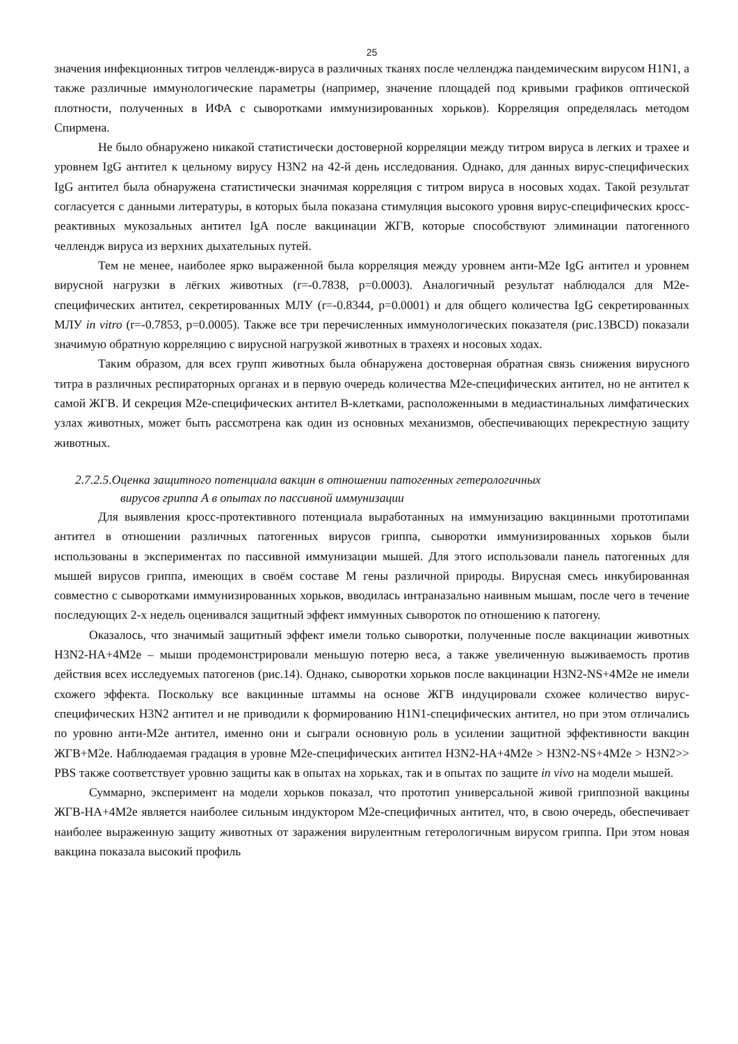25
значения инфекционных титров челлендж-вируса в различных тканях после челленджа пандемическим вирусом H1N1, а также различные иммунологические параметры (например, значение площадей под кривыми графиков оптической плотности, полученных в ИФА с сыворотками иммунизированных хорьков). Корреляция определялась методом Спирмена.
Не было обнаружено никакой статистически достоверной корреляции между титром вируса в легких и трахее и уровнем IgG антител к цельному вирусу H3N2 на 42-й день исследования. Однако, для данных вирус-специфических IgG антител была обнаружена статистически значимая корреляция с титром вируса в носовых ходах. Такой результат согласуется с данными литературы, в которых была показана стимуляция высокого уровня вирус-специфических кросс-реактивных мукозальных антител IgA после вакцинации ЖГВ, которые способствуют элиминации патогенного челлендж вируса из верхних дыхательных путей.
Тем не менее, наиболее ярко выраженной была корреляция между уровнем анти-M2e IgG антител и уровнем вирусной нагрузки в лёгких животных (r=-0.7838, p=0.0003). Аналогичный результат наблюдался для M2e-специфических антител, секретированных МЛУ (r=-0.8344, p=0.0001) и для общего количества IgG секретированных МЛУ in vitro (r=-0.7853, p=0.0005). Также все три перечисленных иммунологических показателя (рис.13BCD) показали значимую обратную корреляцию с вирусной нагрузкой животных в трахеях и носовых ходах.
Таким образом, для всех групп животных была обнаружена достоверная обратная связь снижения вирусного титра в различных респираторных органах и в первую очередь количества M2e-специфических антител, но не антител к самой ЖГВ. И секреция M2e-специфических антител В-клетками, расположенными в медиастинальных лимфатических узлах животных, может быть рассмотрена как один из основных механизмов, обеспечивающих перекрестную защиту животных.
2.7.2.5.Оценка защитного потенциала вакцин в отношении патогенных гетерологичных
вирусов гриппа А в опытах по пассивной иммунизации
Для выявления кросс-протективного потенциала выработанных на иммунизацию вакцинными прототипами антител в отношении различных патогенных вирусов гриппа, сыворотки иммунизированных хорьков были использованы в экспериментах по пассивной иммунизации мышей. Для этого использовали панель патогенных для мышей вирусов гриппа, имеющих в своём составе М гены различной природы. Вирусная смесь инкубированная совместно с сыворотками иммунизированных хорьков, вводилась интраназально наивным мышам, после чего в течение последующих 2-х недель оценивался защитный эффект иммунных сывороток по отношению к патогену.
Оказалось, что значимый защитный эффект имели только сыворотки, полученные после вакцинации животных H3N2-HA+4M2e – мыши продемонстрировали меньшую потерю веса, а также увеличенную выживаемость против действия всех исследуемых патогенов (рис.14). Однако, сыворотки хорьков после вакцинации H3N2-NS+4M2e не имели схожего эффекта. Поскольку все вакцинные штаммы на основе ЖГВ индуцировали схожее количество вирус-специфических H3N2 антител и не приводили к формированию H1N1-специфических антител, но при этом отличались по уровню анти-M2e антител, именно они и сыграли основную роль в усилении защитной эффективности вакцин ЖГВ+M2e. Наблюдаемая градация в уровне M2e-специфических антител H3N2-HA+4M2e > H3N2-NS+4M2e > H3N2>> PBS также соответствует уровню защиты как в опытах на хорьках, так и в опытах по защите in vivo на модели мышей.
Суммарно, эксперимент на модели хорьков показал, что прототип универсальной живой гриппозной вакцины ЖГВ-HA+4M2e является наиболее сильным индуктором M2e-специфичных антител, что, в свою очередь, обеспечивает наиболее выраженную защиту животных от заражения вирулентным гетерологичным вирусом гриппа. При этом новая вакцина показала высокий профиль